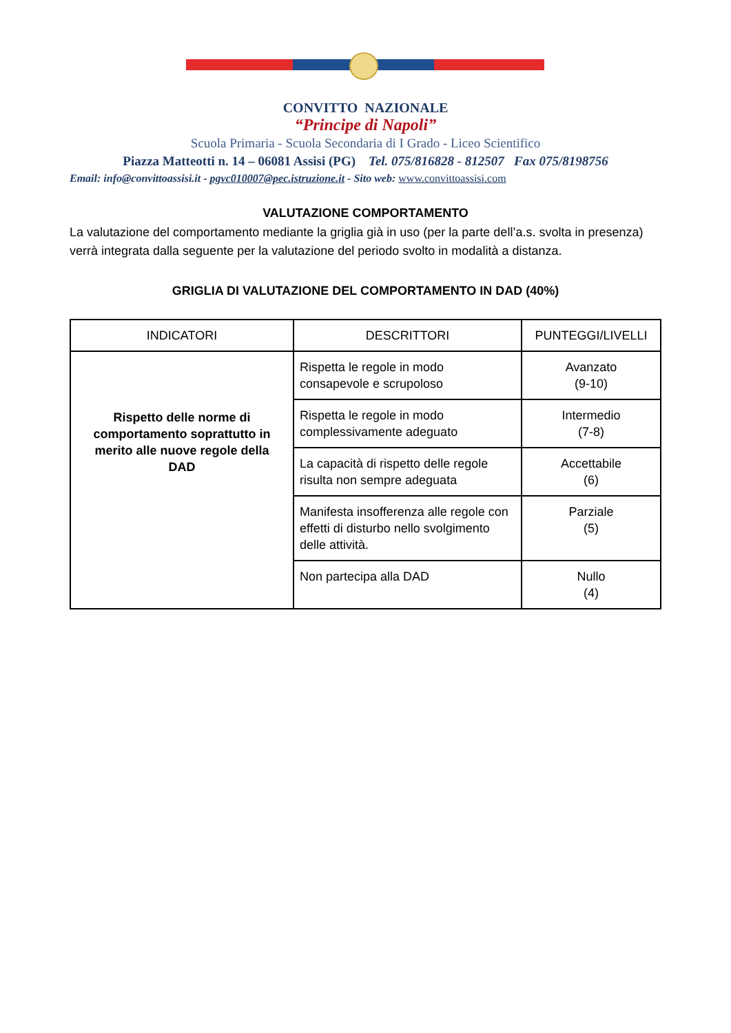CONVITTO NAZIONALE
“Principe di Napoli”
Scuola Primaria - Scuola Secondaria di I Grado - Liceo Scientifico
Piazza Matteotti n. 14 – 06081 Assisi (PG) Tel. 075/816828 - 812507 Fax 075/8198756
Email: info@convittoassisi.it - pgvc010007@pec.istruzione.it - Sito web: www.convittoassisi.com
VALUTAZIONE COMPORTAMENTO
La valutazione del comportamento mediante la griglia già in uso (per la parte dell’a.s. svolta in presenza) verrà integrata dalla seguente per la valutazione del periodo svolto in modalità a distanza.
GRIGLIA DI VALUTAZIONE DEL COMPORTAMENTO IN DAD (40%)
| INDICATORI | DESCRITTORI | PUNTEGGI/LIVELLI |
| --- | --- | --- |
| Rispetto delle norme di comportamento soprattutto in merito alle nuove regole della DAD | Rispetta le regole in modo consapevole e scrupoloso | Avanzato (9-10) |
| | Rispetta le regole in modo complessivamente adeguato | Intermedio (7-8) |
| | La capacità di rispetto delle regole risulta non sempre adeguata | Accettabile (6) |
| | Manifesta insofferenza alle regole con effetti di disturbo nello svolgimento delle attività. | Parziale (5) |
| | Non partecipa alla DAD | Nullo (4) |